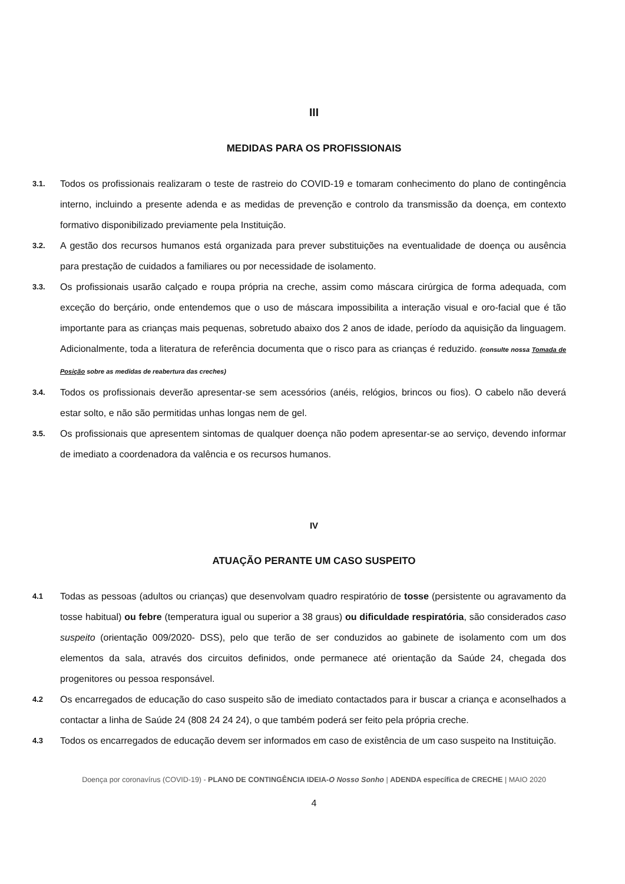III
MEDIDAS PARA OS PROFISSIONAIS
3.1. Todos os profissionais realizaram o teste de rastreio do COVID-19 e tomaram conhecimento do plano de contingência interno, incluindo a presente adenda e as medidas de prevenção e controlo da transmissão da doença, em contexto formativo disponibilizado previamente pela Instituição.
3.2. A gestão dos recursos humanos está organizada para prever substituições na eventualidade de doença ou ausência para prestação de cuidados a familiares ou por necessidade de isolamento.
3.3. Os profissionais usarão calçado e roupa própria na creche, assim como máscara cirúrgica de forma adequada, com exceção do berçário, onde entendemos que o uso de máscara impossibilita a interação visual e oro-facial que é tão importante para as crianças mais pequenas, sobretudo abaixo dos 2 anos de idade, período da aquisição da linguagem. Adicionalmente, toda a literatura de referência documenta que o risco para as crianças é reduzido. (consulte nossa Tomada de Posição sobre as medidas de reabertura das creches)
3.4. Todos os profissionais deverão apresentar-se sem acessórios (anéis, relógios, brincos ou fios). O cabelo não deverá estar solto, e não são permitidas unhas longas nem de gel.
3.5. Os profissionais que apresentem sintomas de qualquer doença não podem apresentar-se ao serviço, devendo informar de imediato a coordenadora da valência e os recursos humanos.
IV
ATUAÇÃO PERANTE UM CASO SUSPEITO
4.1 Todas as pessoas (adultos ou crianças) que desenvolvam quadro respiratório de tosse (persistente ou agravamento da tosse habitual) ou febre (temperatura igual ou superior a 38 graus) ou dificuldade respiratória, são considerados caso suspeito (orientação 009/2020- DSS), pelo que terão de ser conduzidos ao gabinete de isolamento com um dos elementos da sala, através dos circuitos definidos, onde permanece até orientação da Saúde 24, chegada dos progenitores ou pessoa responsável.
4.2 Os encarregados de educação do caso suspeito são de imediato contactados para ir buscar a criança e aconselhados a contactar a linha de Saúde 24 (808 24 24 24), o que também poderá ser feito pela própria creche.
4.3 Todos os encarregados de educação devem ser informados em caso de existência de um caso suspeito na Instituição.
Doença por coronavírus (COVID-19) - PLANO DE CONTINGÊNCIA IDEIA-O Nosso Sonho | ADENDA específica de CRECHE | MAIO 2020
4